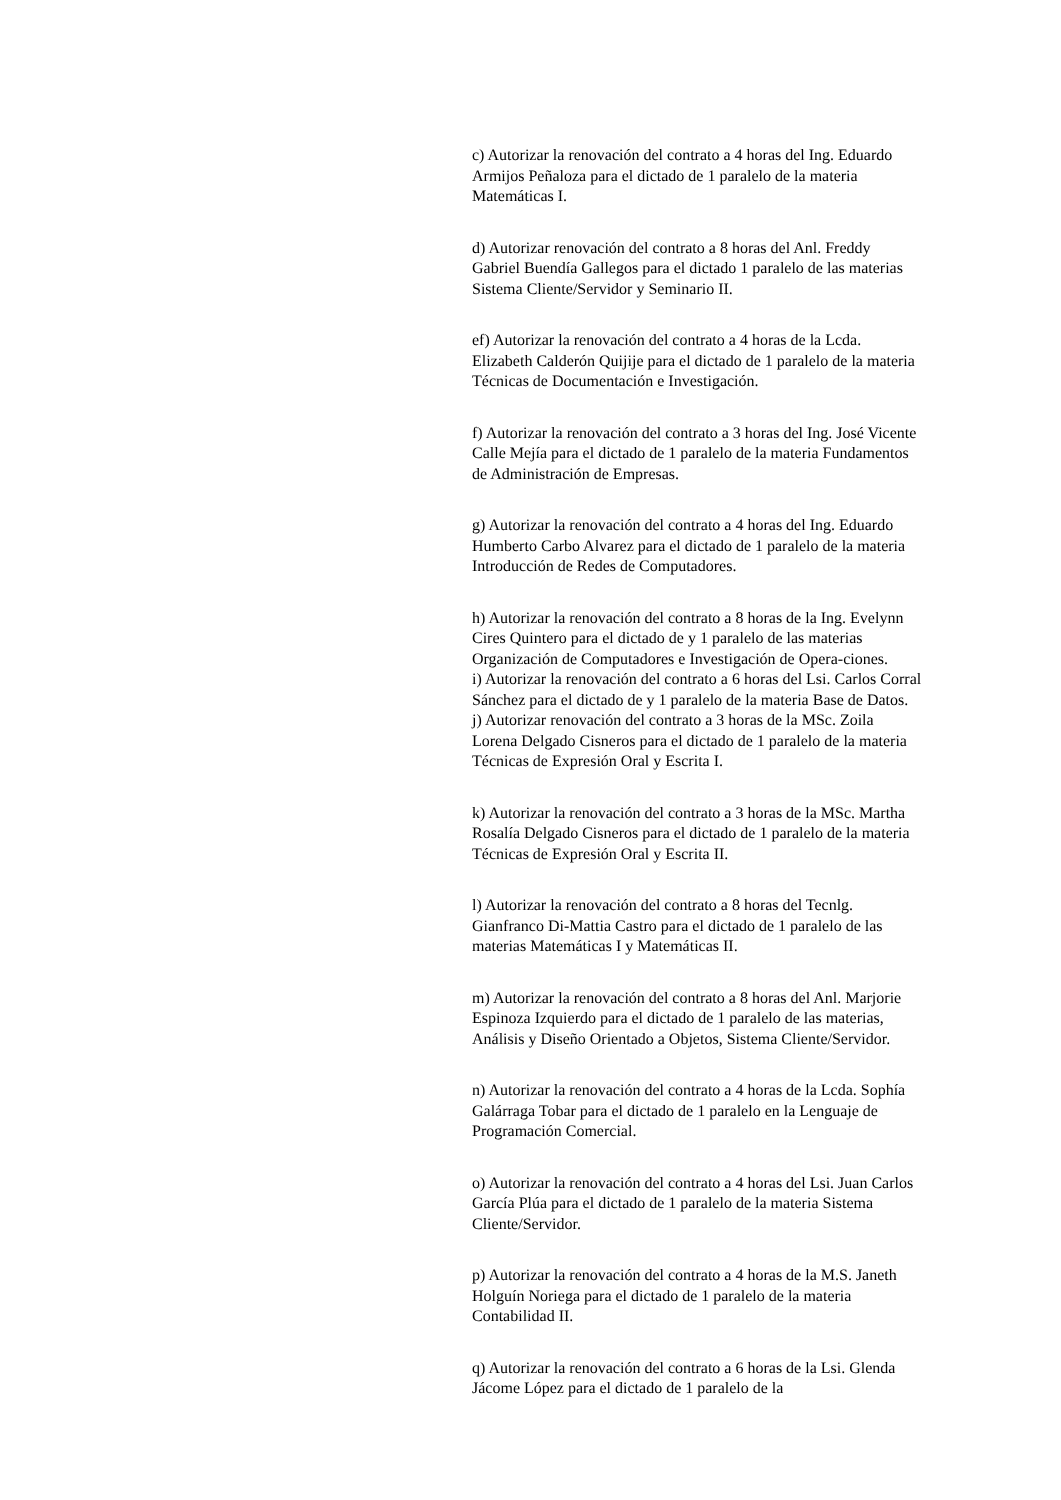c) Autorizar la renovación del contrato a 4 horas del Ing. Eduardo Armijos Peñaloza para el dictado de 1 paralelo de la materia Matemáticas I.
d) Autorizar renovación del contrato a 8 horas del Anl. Freddy Gabriel Buendía Gallegos para el dictado 1 paralelo de las materias Sistema Cliente/Servidor y Seminario II.
ef) Autorizar la renovación del contrato a 4 horas de la Lcda. Elizabeth Calderón Quijije para el dictado de 1 paralelo de la materia Técnicas de Documentación e Investigación.
f) Autorizar la renovación del contrato a 3 horas del Ing. José Vicente Calle Mejía para el dictado de 1 paralelo de la materia Fundamentos de Administración de Empresas.
g) Autorizar la renovación del contrato a 4 horas del Ing. Eduardo Humberto Carbo Alvarez para el dictado de 1 paralelo de la materia Introducción de Redes de Computadores.
h) Autorizar la renovación del contrato a 8 horas de la Ing. Evelynn Cires Quintero para el dictado de y 1 paralelo de las materias Organización de Computadores e Investigación de Opera-ciones.
i) Autorizar la renovación del contrato a 6 horas del Lsi. Carlos Corral Sánchez para el dictado de y 1 paralelo de la materia Base de Datos.
j) Autorizar renovación del contrato a 3 horas de la MSc. Zoila Lorena Delgado Cisneros para el dictado de 1 paralelo de la materia Técnicas de Expresión Oral y Escrita I.
k) Autorizar la renovación del contrato a 3 horas de la MSc. Martha Rosalía Delgado Cisneros para el dictado de 1 paralelo de la materia Técnicas de Expresión Oral y Escrita II.
l) Autorizar la renovación del contrato a 8 horas del Tecnlg. Gianfranco Di-Mattia Castro para el dictado de 1 paralelo de las materias Matemáticas I y Matemáticas II.
m) Autorizar la renovación del contrato a 8 horas del Anl. Marjorie Espinoza Izquierdo para el dictado de 1 paralelo de las materias, Análisis y Diseño Orientado a Objetos, Sistema Cliente/Servidor.
n) Autorizar la renovación del contrato a 4 horas de la Lcda. Sophía Galárraga Tobar para el dictado de 1 paralelo en la Lenguaje de Programación Comercial.
o) Autorizar la renovación del contrato a 4 horas del Lsi. Juan Carlos García Plúa para el dictado de 1 paralelo de la materia Sistema Cliente/Servidor.
p) Autorizar la renovación del contrato a 4 horas de la M.S. Janeth Holguín Noriega para el dictado de 1 paralelo de la materia Contabilidad II.
q) Autorizar la renovación del contrato a 6 horas de la Lsi. Glenda Jácome López para el dictado de 1 paralelo de la